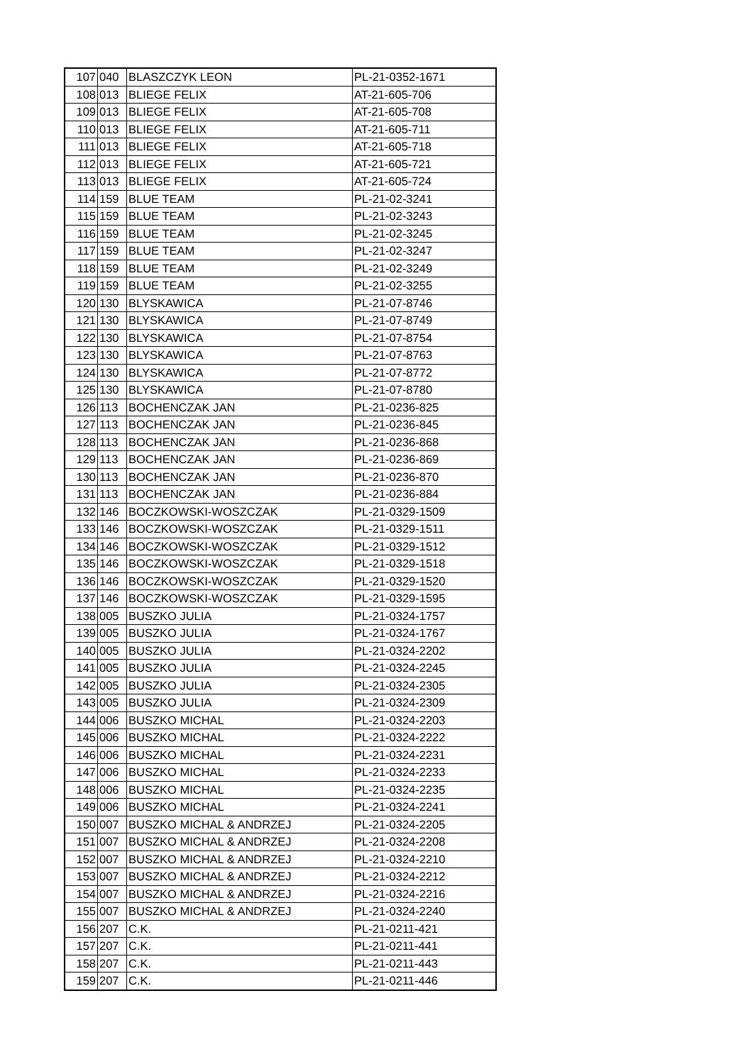| 107 | 040 | BLASZCZYK LEON | PL-21-0352-1671 |
| 108 | 013 | BLIEGE FELIX | AT-21-605-706 |
| 109 | 013 | BLIEGE FELIX | AT-21-605-708 |
| 110 | 013 | BLIEGE FELIX | AT-21-605-711 |
| 111 | 013 | BLIEGE FELIX | AT-21-605-718 |
| 112 | 013 | BLIEGE FELIX | AT-21-605-721 |
| 113 | 013 | BLIEGE FELIX | AT-21-605-724 |
| 114 | 159 | BLUE TEAM | PL-21-02-3241 |
| 115 | 159 | BLUE TEAM | PL-21-02-3243 |
| 116 | 159 | BLUE TEAM | PL-21-02-3245 |
| 117 | 159 | BLUE TEAM | PL-21-02-3247 |
| 118 | 159 | BLUE TEAM | PL-21-02-3249 |
| 119 | 159 | BLUE TEAM | PL-21-02-3255 |
| 120 | 130 | BLYSKAWICA | PL-21-07-8746 |
| 121 | 130 | BLYSKAWICA | PL-21-07-8749 |
| 122 | 130 | BLYSKAWICA | PL-21-07-8754 |
| 123 | 130 | BLYSKAWICA | PL-21-07-8763 |
| 124 | 130 | BLYSKAWICA | PL-21-07-8772 |
| 125 | 130 | BLYSKAWICA | PL-21-07-8780 |
| 126 | 113 | BOCHENCZAK JAN | PL-21-0236-825 |
| 127 | 113 | BOCHENCZAK JAN | PL-21-0236-845 |
| 128 | 113 | BOCHENCZAK JAN | PL-21-0236-868 |
| 129 | 113 | BOCHENCZAK JAN | PL-21-0236-869 |
| 130 | 113 | BOCHENCZAK JAN | PL-21-0236-870 |
| 131 | 113 | BOCHENCZAK JAN | PL-21-0236-884 |
| 132 | 146 | BOCZKOWSKI-WOSZCZAK | PL-21-0329-1509 |
| 133 | 146 | BOCZKOWSKI-WOSZCZAK | PL-21-0329-1511 |
| 134 | 146 | BOCZKOWSKI-WOSZCZAK | PL-21-0329-1512 |
| 135 | 146 | BOCZKOWSKI-WOSZCZAK | PL-21-0329-1518 |
| 136 | 146 | BOCZKOWSKI-WOSZCZAK | PL-21-0329-1520 |
| 137 | 146 | BOCZKOWSKI-WOSZCZAK | PL-21-0329-1595 |
| 138 | 005 | BUSZKO JULIA | PL-21-0324-1757 |
| 139 | 005 | BUSZKO JULIA | PL-21-0324-1767 |
| 140 | 005 | BUSZKO JULIA | PL-21-0324-2202 |
| 141 | 005 | BUSZKO JULIA | PL-21-0324-2245 |
| 142 | 005 | BUSZKO JULIA | PL-21-0324-2305 |
| 143 | 005 | BUSZKO JULIA | PL-21-0324-2309 |
| 144 | 006 | BUSZKO MICHAL | PL-21-0324-2203 |
| 145 | 006 | BUSZKO MICHAL | PL-21-0324-2222 |
| 146 | 006 | BUSZKO MICHAL | PL-21-0324-2231 |
| 147 | 006 | BUSZKO MICHAL | PL-21-0324-2233 |
| 148 | 006 | BUSZKO MICHAL | PL-21-0324-2235 |
| 149 | 006 | BUSZKO MICHAL | PL-21-0324-2241 |
| 150 | 007 | BUSZKO MICHAL & ANDRZEJ | PL-21-0324-2205 |
| 151 | 007 | BUSZKO MICHAL & ANDRZEJ | PL-21-0324-2208 |
| 152 | 007 | BUSZKO MICHAL & ANDRZEJ | PL-21-0324-2210 |
| 153 | 007 | BUSZKO MICHAL & ANDRZEJ | PL-21-0324-2212 |
| 154 | 007 | BUSZKO MICHAL & ANDRZEJ | PL-21-0324-2216 |
| 155 | 007 | BUSZKO MICHAL & ANDRZEJ | PL-21-0324-2240 |
| 156 | 207 | C.K. | PL-21-0211-421 |
| 157 | 207 | C.K. | PL-21-0211-441 |
| 158 | 207 | C.K. | PL-21-0211-443 |
| 159 | 207 | C.K. | PL-21-0211-446 |